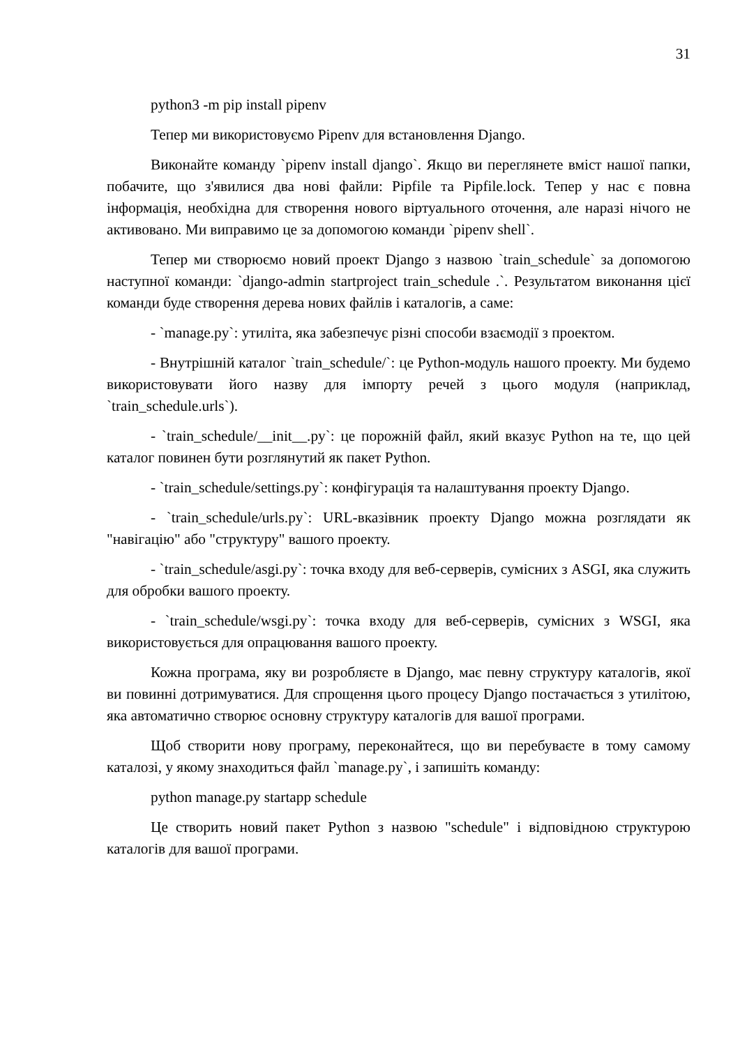31
python3 -m pip install pipenv
Тепер ми використовуємо Pipenv для встановлення Django.
Виконайте команду `pipenv install django`. Якщо ви переглянете вміст нашої папки, побачите, що з'явилися два нові файли: Pipfile та Pipfile.lock. Тепер у нас є повна інформація, необхідна для створення нового віртуального оточення, але наразі нічого не активовано. Ми виправимо це за допомогою команди `pipenv shell`.
Тепер ми створюємо новий проект Django з назвою `train_schedule` за допомогою наступної команди: `django-admin startproject train_schedule .`. Результатом виконання цієї команди буде створення дерева нових файлів і каталогів, а саме:
- `manage.py`: утиліта, яка забезпечує різні способи взаємодії з проектом.
- Внутрішній каталог `train_schedule/`: це Python-модуль нашого проекту. Ми будемо використовувати його назву для імпорту речей з цього модуля (наприклад, `train_schedule.urls`).
- `train_schedule/__init__.py`: це порожній файл, який вказує Python на те, що цей каталог повинен бути розглянутий як пакет Python.
- `train_schedule/settings.py`: конфігурація та налаштування проекту Django.
- `train_schedule/urls.py`: URL-вказівник проекту Django можна розглядати як "навігацію" або "структуру" вашого проекту.
- `train_schedule/asgi.py`: точка входу для веб-серверів, сумісних з ASGI, яка служить для обробки вашого проекту.
- `train_schedule/wsgi.py`: точка входу для веб-серверів, сумісних з WSGI, яка використовується для опрацювання вашого проекту.
Кожна програма, яку ви розробляєте в Django, має певну структуру каталогів, якої ви повинні дотримуватися. Для спрощення цього процесу Django постачається з утилітою, яка автоматично створює основну структуру каталогів для вашої програми.
Щоб створити нову програму, переконайтеся, що ви перебуваєте в тому самому каталозі, у якому знаходиться файл `manage.py`, і запишіть команду:
python manage.py startapp schedule
Це створить новий пакет Python з назвою "schedule" і відповідною структурою каталогів для вашої програми.